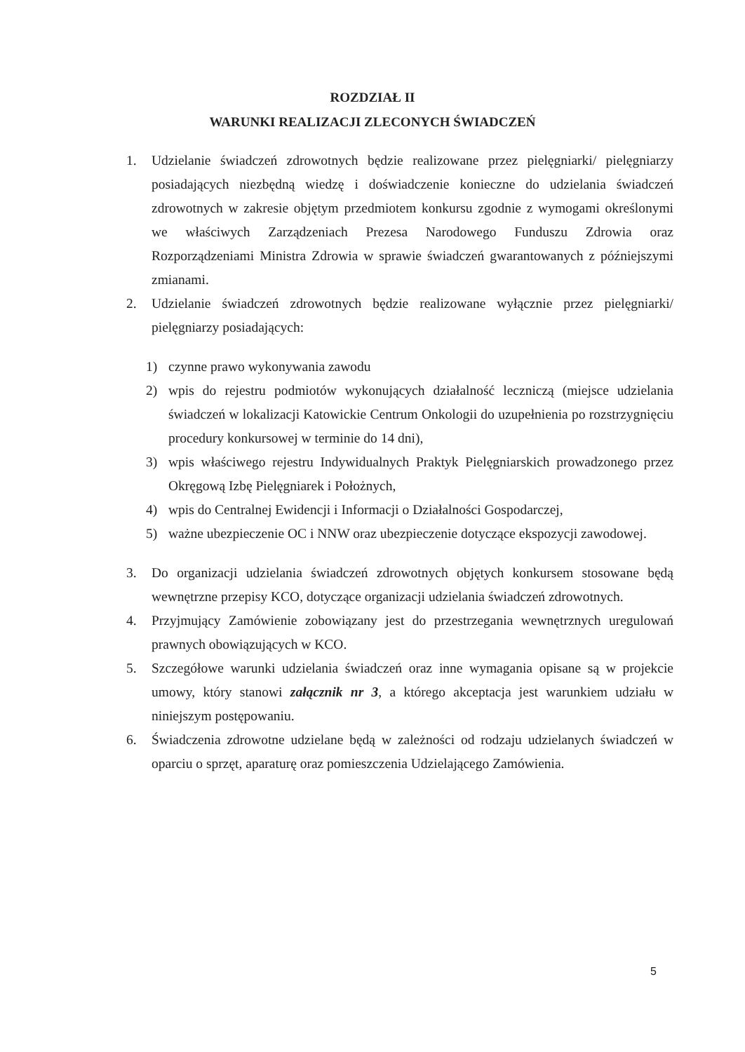ROZDZIAŁ II
WARUNKI REALIZACJI ZLECONYCH ŚWIADCZEŃ
1. Udzielanie świadczeń zdrowotnych będzie realizowane przez pielęgniarki/ pielęgniarzy posiadających niezbędną wiedzę i doświadczenie konieczne do udzielania świadczeń zdrowotnych w zakresie objętym przedmiotem konkursu zgodnie z wymogami określonymi we właściwych Zarządzeniach Prezesa Narodowego Funduszu Zdrowia oraz Rozporządzeniami Ministra Zdrowia w sprawie świadczeń gwarantowanych z późniejszymi zmianami.
2. Udzielanie świadczeń zdrowotnych będzie realizowane wyłącznie przez pielęgniarki/ pielęgniarzy posiadających:
1) czynne prawo wykonywania zawodu
2) wpis do rejestru podmiotów wykonujących działalność leczniczą (miejsce udzielania świadczeń w lokalizacji Katowickie Centrum Onkologii do uzupełnienia po rozstrzygnięciu procedury konkursowej w terminie do 14 dni),
3) wpis właściwego rejestru Indywidualnych Praktyk Pielęgniarskich prowadzonego przez Okręgową Izbę Pielęgniarek i Położnych,
4) wpis do Centralnej Ewidencji i Informacji o Działalności Gospodarczej,
5) ważne ubezpieczenie OC i NNW oraz ubezpieczenie dotyczące ekspozycji zawodowej.
3. Do organizacji udzielania świadczeń zdrowotnych objętych konkursem stosowane będą wewnętrzne przepisy KCO, dotyczące organizacji udzielania świadczeń zdrowotnych.
4. Przyjmujący Zamówienie zobowiązany jest do przestrzegania wewnętrznych uregulowań prawnych obowiązujących w KCO.
5. Szczegółowe warunki udzielania świadczeń oraz inne wymagania opisane są w projekcie umowy, który stanowi załącznik nr 3, a którego akceptacja jest warunkiem udziału w niniejszym postępowaniu.
6. Świadczenia zdrowotne udzielane będą w zależności od rodzaju udzielanych świadczeń w oparciu o sprzęt, aparaturę oraz pomieszczenia Udzielającego Zamówienia.
5